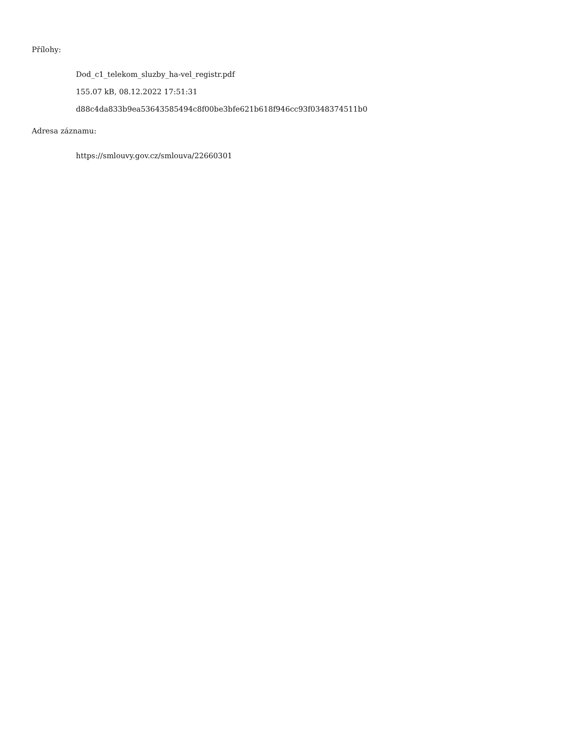Přílohy:
Dod_c1_telekom_sluzby_ha-vel_registr.pdf
155.07 kB, 08.12.2022 17:51:31
d88c4da833b9ea53643585494c8f00be3bfe621b618f946cc93f0348374511b0
Adresa záznamu:
https://smlouvy.gov.cz/smlouva/22660301